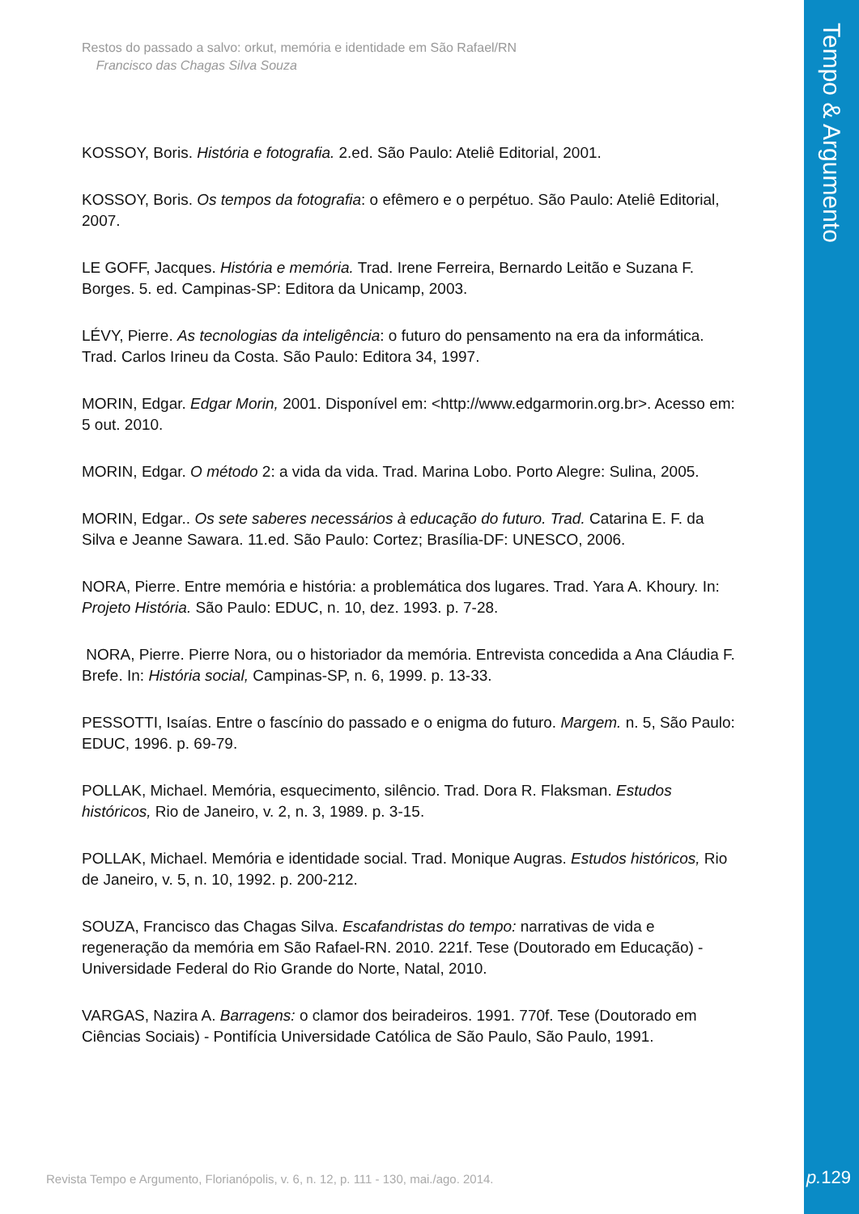Tempo & Argumento
Restos do passado a salvo: orkut, memória e identidade em São Rafael/RN
Francisco das Chagas Silva Souza
KOSSOY, Boris. História e fotografia. 2.ed. São Paulo: Ateliê Editorial, 2001.
KOSSOY, Boris. Os tempos da fotografia: o efêmero e o perpétuo. São Paulo: Ateliê Editorial, 2007.
LE GOFF, Jacques. História e memória. Trad. Irene Ferreira, Bernardo Leitão e Suzana F. Borges. 5. ed. Campinas-SP: Editora da Unicamp, 2003.
LÉVY, Pierre. As tecnologias da inteligência: o futuro do pensamento na era da informática. Trad. Carlos Irineu da Costa. São Paulo: Editora 34, 1997.
MORIN, Edgar. Edgar Morin, 2001. Disponível em: <http://www.edgarmorin.org.br>. Acesso em: 5 out. 2010.
MORIN, Edgar. O método 2: a vida da vida. Trad. Marina Lobo. Porto Alegre: Sulina, 2005.
MORIN, Edgar.. Os sete saberes necessários à educação do futuro. Trad. Catarina E. F. da Silva e Jeanne Sawara. 11.ed. São Paulo: Cortez; Brasília-DF: UNESCO, 2006.
NORA, Pierre. Entre memória e história: a problemática dos lugares. Trad. Yara A. Khoury. In: Projeto História. São Paulo: EDUC, n. 10, dez. 1993. p. 7-28.
NORA, Pierre. Pierre Nora, ou o historiador da memória. Entrevista concedida a Ana Cláudia F. Brefe. In: História social, Campinas-SP, n. 6, 1999. p. 13-33.
PESSOTTI, Isaías. Entre o fascínio do passado e o enigma do futuro. Margem. n. 5, São Paulo: EDUC, 1996. p. 69-79.
POLLAK, Michael. Memória, esquecimento, silêncio. Trad. Dora R. Flaksman. Estudos históricos, Rio de Janeiro, v. 2, n. 3, 1989. p. 3-15.
POLLAK, Michael. Memória e identidade social. Trad. Monique Augras. Estudos históricos, Rio de Janeiro, v. 5, n. 10, 1992. p. 200-212.
SOUZA, Francisco das Chagas Silva. Escafandristas do tempo: narrativas de vida e regeneração da memória em São Rafael-RN. 2010. 221f. Tese (Doutorado em Educação) - Universidade Federal do Rio Grande do Norte, Natal, 2010.
VARGAS, Nazira A. Barragens: o clamor dos beiradeiros. 1991. 770f. Tese (Doutorado em Ciências Sociais) - Pontifícia Universidade Católica de São Paulo, São Paulo, 1991.
Revista Tempo e Argumento, Florianópolis, v. 6, n. 12, p. 111 - 130, mai./ago. 2014.
p. 129